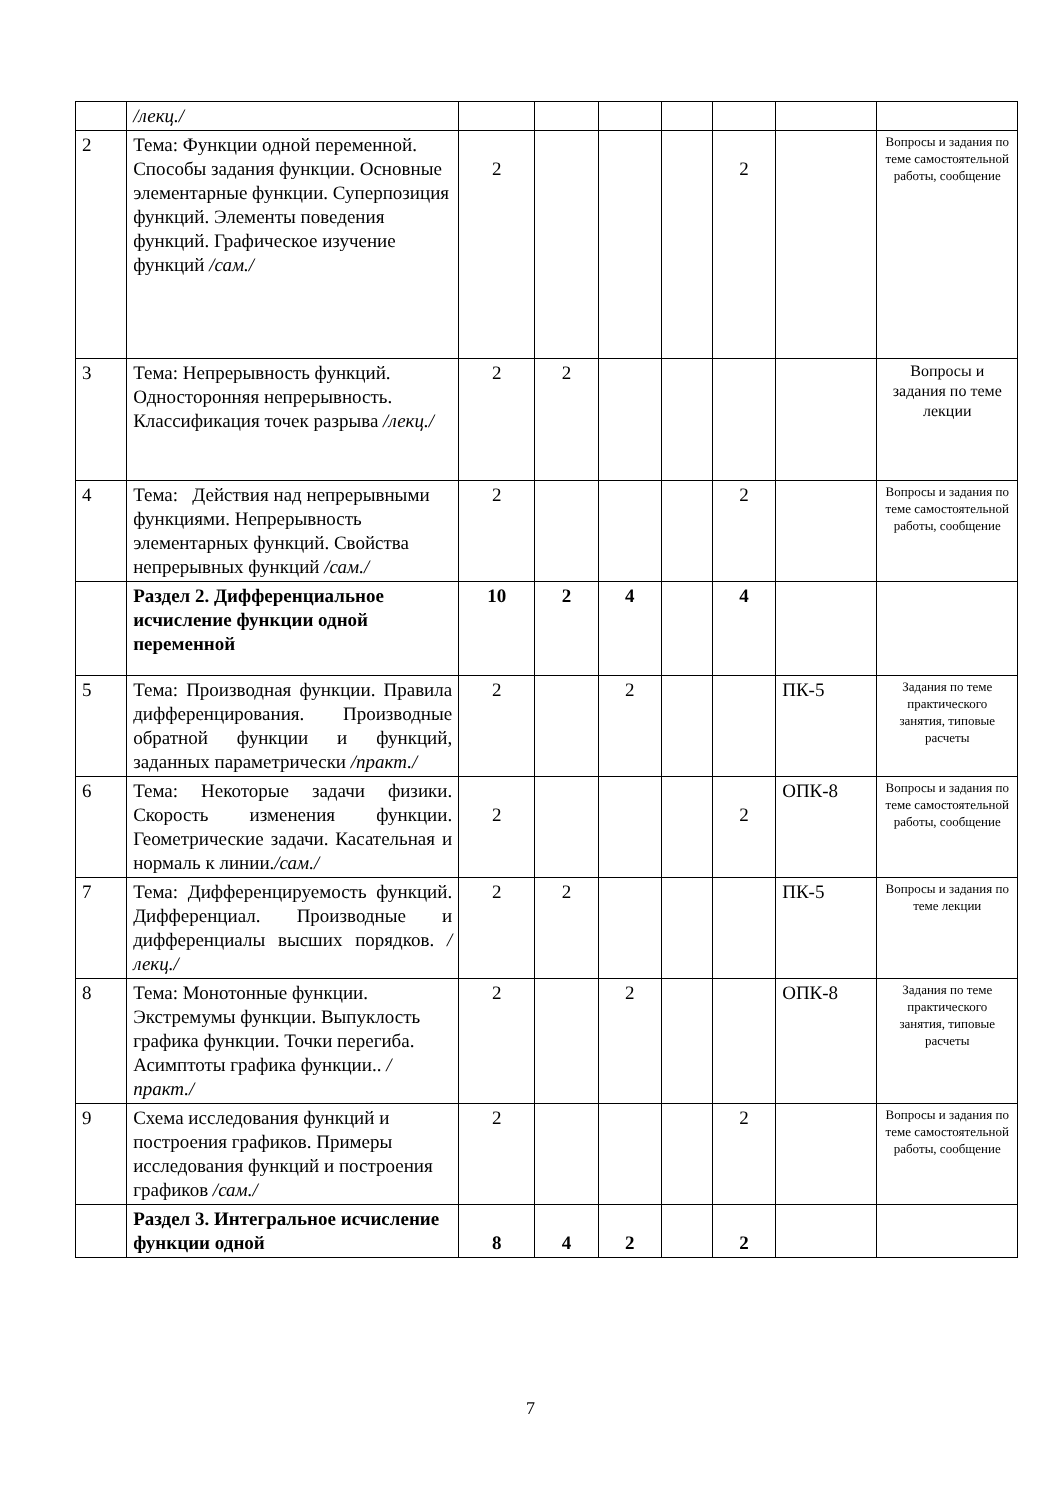| | /лекц./ | | | | | | | |
| 2 | Тема: Функции одной переменной. Способы задания функции. Основные элементарные функции. Суперпозиция функций. Элементы поведения функций. Графическое изучение функций /сам./ | 2 | | | | 2 | | Вопросы и задания по теме самостоятельной работы, сообщение |
| 3 | Тема: Непрерывность функций. Односторонняя непрерывность. Классификация точек разрыва /лекц./ | 2 | 2 | | | | | Вопросы и задания по теме лекции |
| 4 | Тема: Действия над непрерывными функциями. Непрерывность элементарных функций. Свойства непрерывных функций /сам./ | 2 | | | | 2 | | Вопросы и задания по теме самостоятельной работы, сообщение |
| | Раздел 2. Дифференциальное исчисление функции одной переменной | 10 | 2 | 4 | | 4 | | |
| 5 | Тема: Производная функции. Правила дифференцирования. Производные обратной функции и функций, заданных параметрически /практ./ | 2 | | 2 | | | ПК-5 | Задания по теме практического занятия, типовые расчеты |
| 6 | Тема: Некоторые задачи физики. Скорость изменения функции. Геометрические задачи. Касательная и нормаль к линии. /сам./ | 2 | | | | 2 | ОПК-8 | Вопросы и задания по теме самостоятельной работы, сообщение |
| 7 | Тема: Дифференцируемость функций. Дифференциал. Производные и дифференциалы высших порядков. /лекц./ | 2 | 2 | | | | ПК-5 | Вопросы и задания по теме лекции |
| 8 | Тема: Монотонные функции. Экстремумы функции. Выпуклость графика функции. Точки перегиба. Асимптоты графика функции.. /практ./ | 2 | | 2 | | | ОПК-8 | Задания по теме практического занятия, типовые расчеты |
| 9 | Схема исследования функций и построения графиков. Примеры исследования функций и построения графиков /сам./ | 2 | | | | 2 | | Вопросы и задания по теме самостоятельной работы, сообщение |
| | Раздел 3. Интегральное исчисление функции одной | 8 | 4 | 2 | | 2 | | |
7